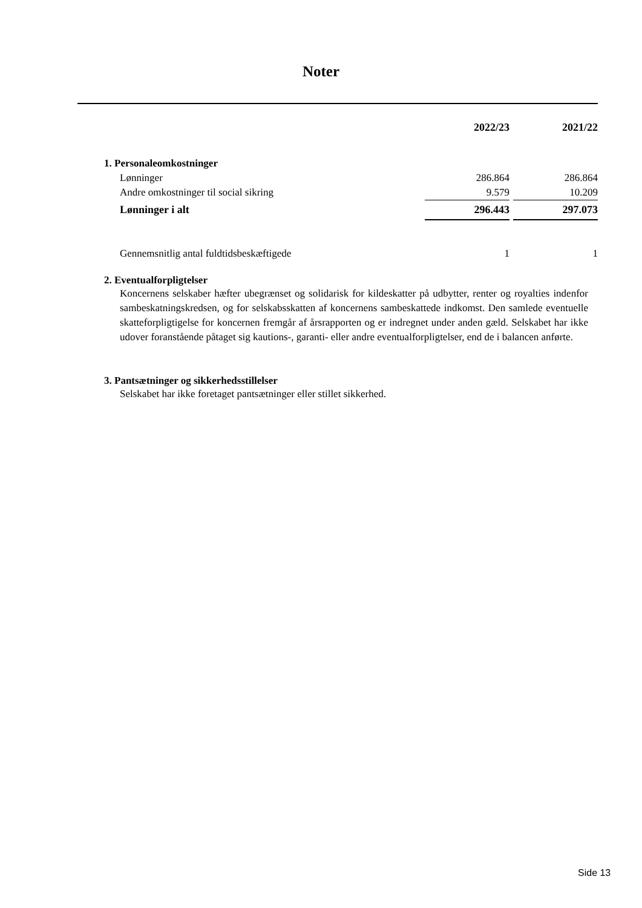Noter
| | 2022/23 | | 2021/22 |
| 1. Personaleomkostninger | | | |
| Lønninger | 286.864 | | 286.864 |
| Andre omkostninger til social sikring | 9.579 | | 10.209 |
| Lønninger i alt | 296.443 | | 297.073 |
| Gennemsnitlig antal fuldtidsbeskæftigede | 1 | | 1 |
2. Eventualforpligtelser
Koncernens selskaber hæfter ubegrænset og solidarisk for kildeskatter på udbytter, renter og royalties indenfor sambeskatningskredsen, og for selskabsskatten af koncernens sambeskattede indkomst. Den samlede eventuelle skatteforpligtigelse for koncernen fremgår af årsrapporten og er indregnet under anden gæld. Selskabet har ikke udover foranstående påtaget sig kautions-, garanti- eller andre eventualforpligtelser, end de i balancen anførte.
3. Pantsætninger og sikkerhedsstillelser
Selskabet har ikke foretaget pantsætninger eller stillet sikkerhed.
Side 13